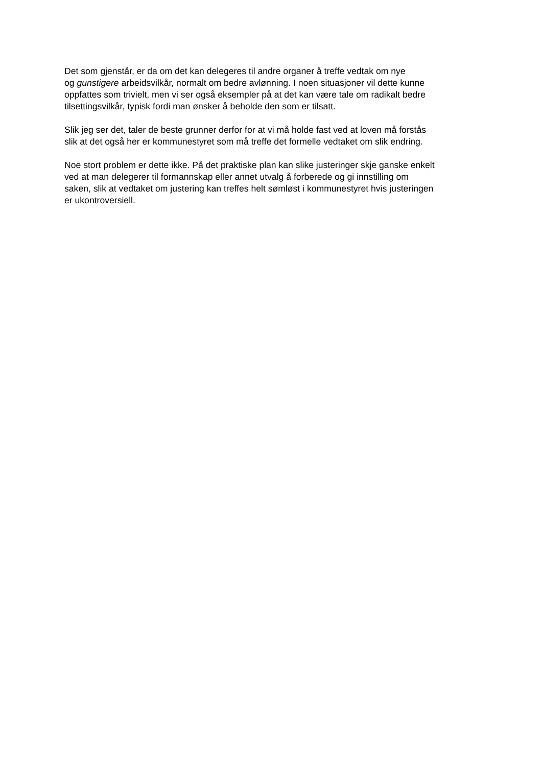Det som gjenstår, er da om det kan delegeres til andre organer å treffe vedtak om nye
og gunstigere arbeidsvilkår, normalt om bedre avlønning. I noen situasjoner vil dette kunne
oppfattes som trivielt, men vi ser også eksempler på at det kan være tale om radikalt bedre
tilsettingsvilkår, typisk fordi man ønsker å beholde den som er tilsatt.
Slik jeg ser det, taler de beste grunner derfor for at vi må holde fast ved at loven må forstås
slik at det også her er kommunestyret som må treffe det formelle vedtaket om slik endring.
Noe stort problem er dette ikke. På det praktiske plan kan slike justeringer skje ganske enkelt
ved at man delegerer til formannskap eller annet utvalg å forberede og gi innstilling om
saken, slik at vedtaket om justering kan treffes helt sømløst i kommunestyret hvis justeringen
er ukontroversiell.